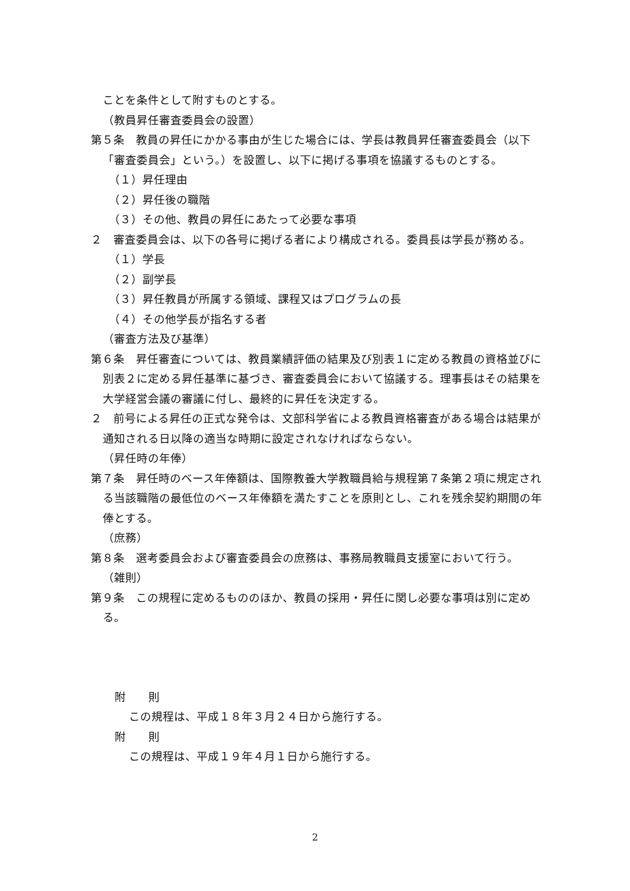ことを条件として附すものとする。
（教員昇任審査委員会の設置）
第５条　教員の昇任にかかる事由が生じた場合には、学長は教員昇任審査委員会（以下「審査委員会」という。）を設置し、以下に掲げる事項を協議するものとする。
（１）昇任理由
（２）昇任後の職階
（３）その他、教員の昇任にあたって必要な事項
２　審査委員会は、以下の各号に掲げる者により構成される。委員長は学長が務める。
（１）学長
（２）副学長
（３）昇任教員が所属する領域、課程又はプログラムの長
（４）その他学長が指名する者
（審査方法及び基準）
第６条　昇任審査については、教員業績評価の結果及び別表１に定める教員の資格並びに別表２に定める昇任基準に基づき、審査委員会において協議する。理事長はその結果を大学経営会議の審議に付し、最終的に昇任を決定する。
２　前号による昇任の正式な発令は、文部科学省による教員資格審査がある場合は結果が通知される日以降の適当な時期に設定されなければならない。
（昇任時の年俸）
第７条　昇任時のベース年俸額は、国際教養大学教職員給与規程第７条第２項に規定される当該職階の最低位のベース年俸額を満たすことを原則とし、これを残余契約期間の年俸とする。
（庶務）
第８条　選考委員会および審査委員会の庶務は、事務局教職員支援室において行う。
（雑則）
第９条　この規程に定めるもののほか、教員の採用・昇任に関し必要な事項は別に定める。
附　　則
この規程は、平成１８年３月２４日から施行する。
附　　則
この規程は、平成１９年４月１日から施行する。
2